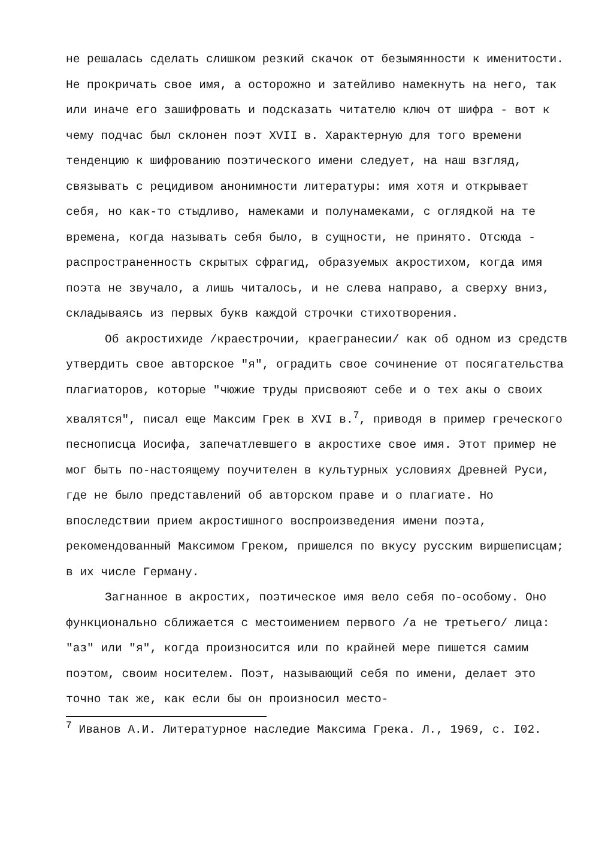не решалась сделать слишком резкий скачок от безымянности к именитости. Не прокричать свое имя, а осторожно и затейливо намекнуть на него, так или иначе его зашифровать и подсказать читателю ключ от шифра - вот к чему подчас был склонен поэт XVII в. Характерную для того времени тенденцию к шифрованию поэтического имени следует, на наш взгляд, связывать с рецидивом анонимности литературы: имя хотя и открывает себя, но как-то стыдливо, намеками и полунамеками, с оглядкой на те времена, когда называть себя было, в сущности, не принято. Отсюда - распространенность скрытых сфрагид, образуемых акростихом, когда имя поэта не звучало, а лишь читалось, и не слева направо, а сверху вниз, складываясь из первых букв каждой строчки стихотворения.
Об акростихиде /краестрочии, краегранесии/ как об одном из средств утвердить свое авторское "я", оградить свое сочинение от посягательства плагиаторов, которые "чюжие труды присвояют себе и о тех акы о своих хвалятся", писал еще Максим Грек в XVI в.<sup>7</sup>, приводя в пример греческого песнописца Иосифа, запечатлевшего в акростихе свое имя. Этот пример не мог быть по-настоящему поучителен в культурных условиях Древней Руси, где не было представлений об авторском праве и о плагиате. Но впоследствии прием акростишного воспроизведения имени поэта, рекомендованный Максимом Греком, пришелся по вкусу русским виршеписцам; в их числе Герману.
Загнанное в акростих, поэтическое имя вело себя по-особому. Оно функционально сближается с местоимением первого /а не третьего/ лица: "аз" или "я", когда произносится или по крайней мере пишется самим поэтом, своим носителем. Поэт, называющий себя по имени, делает это точно так же, как если бы он произносил место-
<sup>7</sup> Иванов А.И. Литературное наследие Максима Грека. Л., 1969, с. I02.